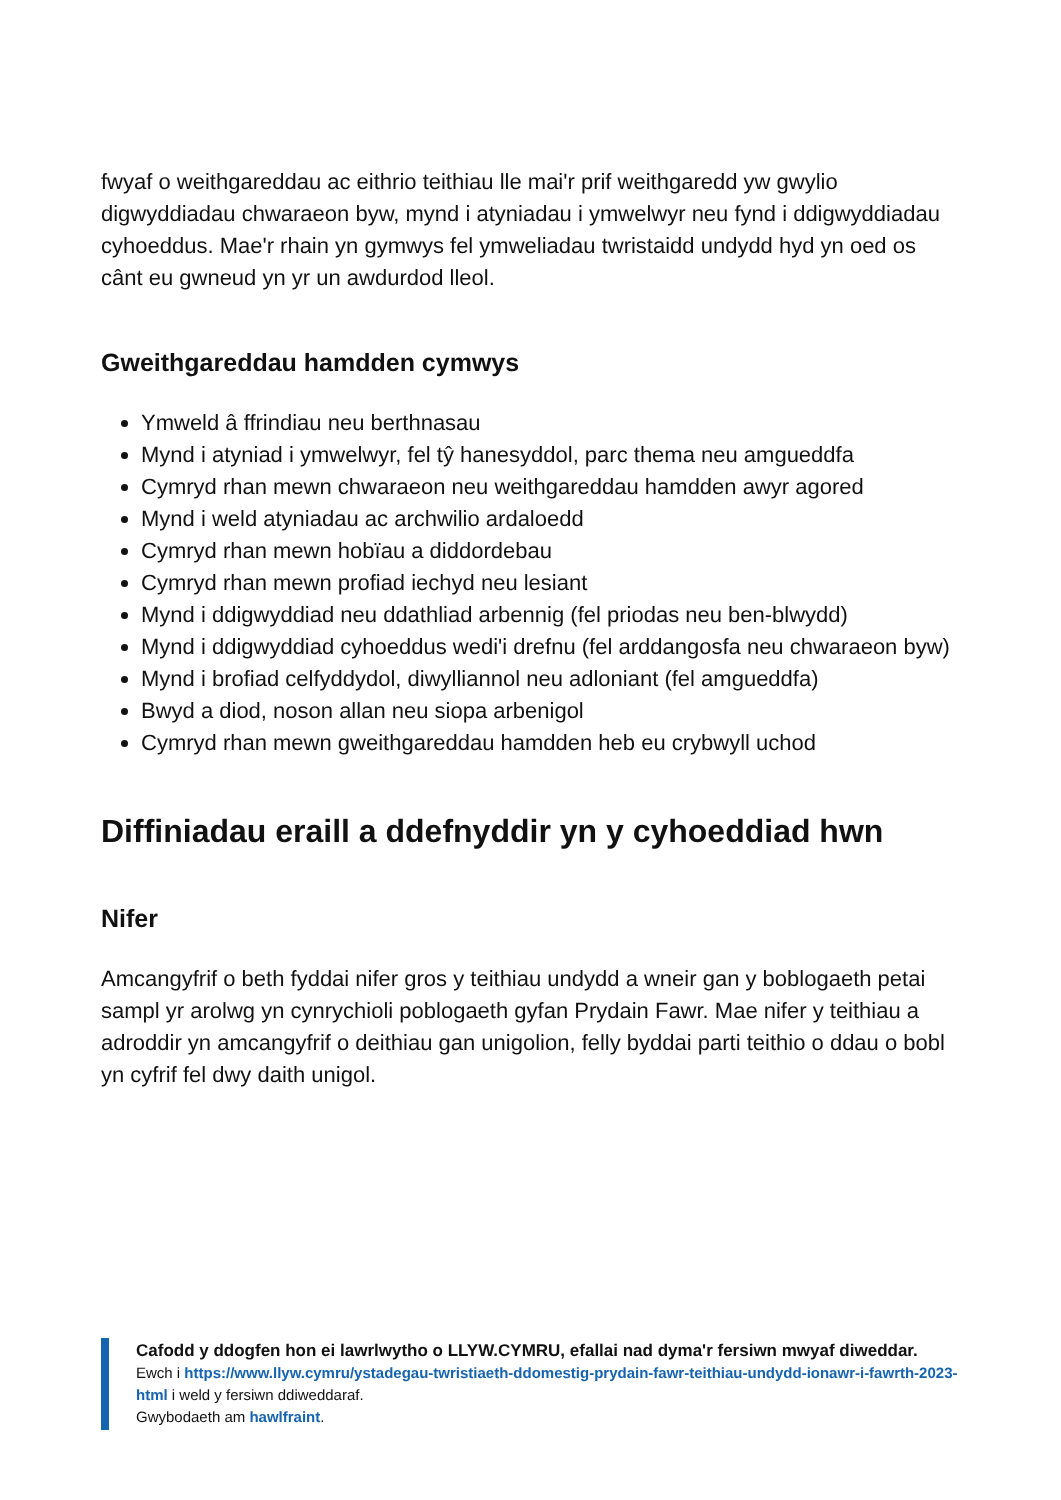fwyaf o weithgareddau ac eithrio teithiau lle mai'r prif weithgaredd yw gwylio digwyddiadau chwaraeon byw, mynd i atyniadau i ymwelwyr neu fynd i ddigwyddiadau cyhoeddus. Mae'r rhain yn gymwys fel ymweliadau twristaidd undydd hyd yn oed os cânt eu gwneud yn yr un awdurdod lleol.
Gweithgareddau hamdden cymwys
Ymweld â ffrindiau neu berthnasau
Mynd i atyniad i ymwelwyr, fel tŷ hanesyddol, parc thema neu amgueddfa
Cymryd rhan mewn chwaraeon neu weithgareddau hamdden awyr agored
Mynd i weld atyniadau ac archwilio ardaloedd
Cymryd rhan mewn hobïau a diddordebau
Cymryd rhan mewn profiad iechyd neu lesiant
Mynd i ddigwyddiad neu ddathliad arbennig (fel priodas neu ben-blwydd)
Mynd i ddigwyddiad cyhoeddus wedi'i drefnu (fel arddangosfa neu chwaraeon byw)
Mynd i brofiad celfyddydol, diwylliannol neu adloniant (fel amgueddfa)
Bwyd a diod, noson allan neu siopa arbenigol
Cymryd rhan mewn gweithgareddau hamdden heb eu crybwyll uchod
Diffiniadau eraill a ddefnyddir yn y cyhoeddiad hwn
Nifer
Amcangyfrif o beth fyddai nifer gros y teithiau undydd a wneir gan y boblogaeth petai sampl yr arolwg yn cynrychioli poblogaeth gyfan Prydain Fawr. Mae nifer y teithiau a adroddir yn amcangyfrif o deithiau gan unigolion, felly byddai parti teithio o ddau o bobl yn cyfrif fel dwy daith unigol.
Cafodd y ddogfen hon ei lawrlwytho o LLYW.CYMRU, efallai nad dyma'r fersiwn mwyaf diweddar.
Ewch i https://www.llyw.cymru/ystadegau-twristiaeth-ddomestig-prydain-fawr-teithiau-undydd-ionawr-i-fawrth-2023-html i weld y fersiwn ddiweddaraf.
Gwybodaeth am hawlfraint.